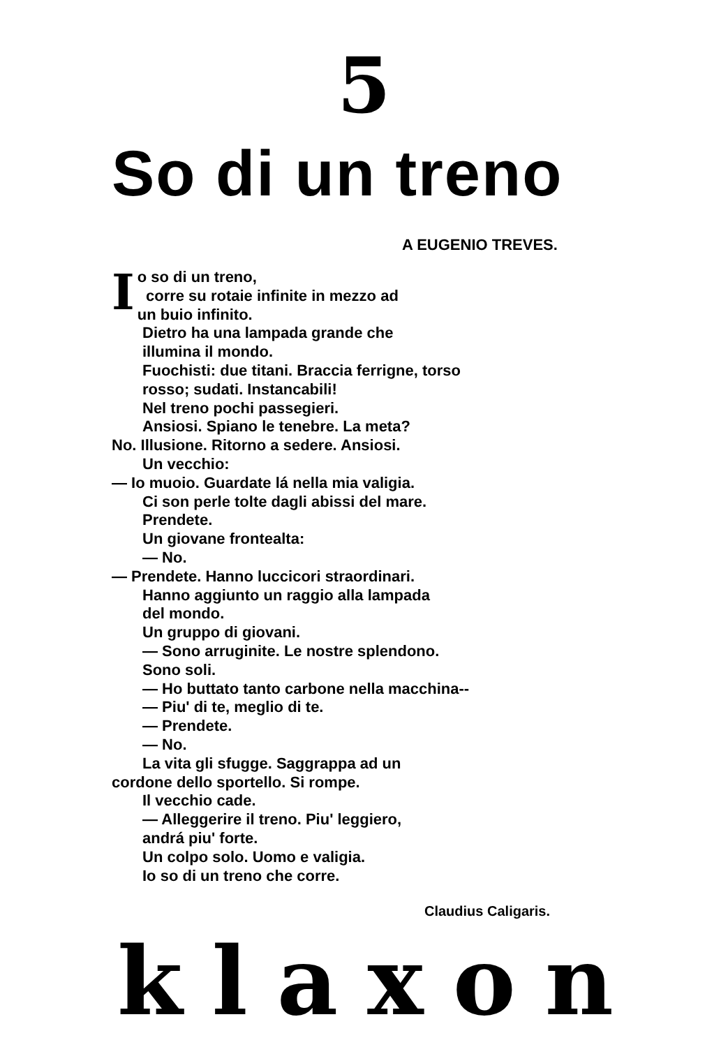5
So di un treno
A EUGENIO TREVES.
I
o so di un treno,
corre su rotaie infinite in mezzo ad
un buio infinito.
Dietro ha una lampada grande che
illumina il mondo.
Fuochisti: due titani. Braccia ferrigne, torso
rosso; sudati. Instancabili!
Nel treno pochi passegieri.
Ansiosi. Spiano le tenebre. La meta?
No. Illusione. Ritorno a sedere. Ansiosi.
Un vecchio:
— Io muoio. Guardate lá nella mia valigia.
Ci son perle tolte dagli abissi del mare.
Prendete.
Un giovane frontealta:
— No.
— Prendete. Hanno luccicori straordinari.
Hanno aggiunto un raggio alla lampada
del mondo.
Un gruppo di giovani.
— Sono arruginite. Le nostre splendono.
Sono soli.
— Ho buttato tanto carbone nella macchina--
— Piu' di te, meglio di te.
— Prendete.
— No.
La vita gli sfugge. Saggrappa ad un
cordone dello sportello. Si rompe.
Il vecchio cade.
— Alleggerire il treno. Piu' leggiero,
andrá piu' forte.
Un colpo solo. Uomo e valigia.
Io so di un treno che corre.
Claudius Caligaris.
klaxon